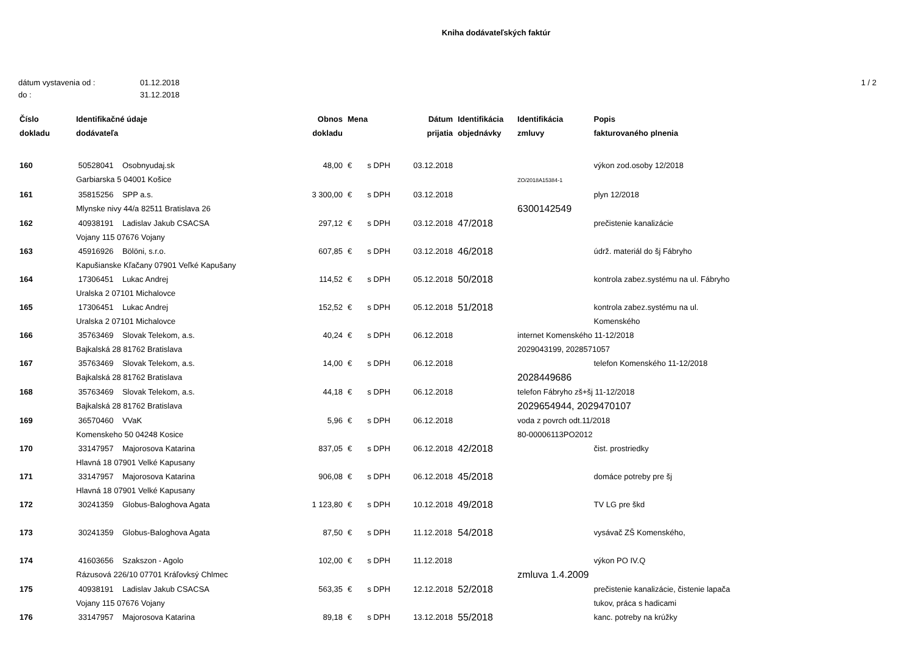Kniha dodávateľských faktúr
dátum vystavenia od : 01.12.2018 1 / 2
do : 31.12.2018
| Číslo dokladu | Identifikačné údaje dodávateľa | Obnos dokladu | Mena | Dátum prijatia | Identifikácia objednávky | Identifikácia zmluvy | Popis fakturovaného plnenia |
| --- | --- | --- | --- | --- | --- | --- | --- |
| 160 | 50528041 Osobnyudaj.sk Garbiarska 5 04001 Košice | 48,00 | € s DPH | 03.12.2018 | | ZO/2018A15384-1 | výkon zod.osoby 12/2018 |
| 161 | 35815256 SPP a.s. Mlynske nivy 44/a 82511 Bratislava 26 | 3 300,00 | € s DPH | 03.12.2018 | | 6300142549 | plyn 12/2018 |
| 162 | 40938191 Ladislav Jakub CSACSA Vojany 115 07676 Vojany | 297,12 | € s DPH | 03.12.2018 | 47/2018 | | prečistenie kanalizácie |
| 163 | 45916926 Bölöni, s.r.o. Kapušianske Kľačany 07901 Veľké Kapušany | 607,85 | € s DPH | 03.12.2018 | 46/2018 | | údrž. materiál do šj Fábryho |
| 164 | 17306451 Lukac Andrej Uralska 2 07101 Michalovce | 114,52 | € s DPH | 05.12.2018 | 50/2018 | | kontrola zabez.systému na ul. Fábryho |
| 165 | 17306451 Lukac Andrej Uralska 2 07101 Michalovce | 152,52 | € s DPH | 05.12.2018 | 51/2018 | | kontrola zabez.systému na ul. Komenského |
| 166 | 35763469 Slovak Telekom, a.s. Bajkalská 28 81762 Bratislava | 40,24 | € s DPH | 06.12.2018 | | internet Komenského 11-12/2018 2029043199, 2028571057 | |
| 167 | 35763469 Slovak Telekom, a.s. Bajkalská 28 81762 Bratislava | 14,00 | € s DPH | 06.12.2018 | | 2028449686 | telefon Komenského 11-12/2018 |
| 168 | 35763469 Slovak Telekom, a.s. Bajkalská 28 81762 Bratislava | 44,18 | € s DPH | 06.12.2018 | | telefon Fábryho zš+šj 11-12/2018 2029654944, 2029470107 | |
| 169 | 36570460 VVaK Komenskeho 50 04248 Kosice | 5,96 | € s DPH | 06.12.2018 | | voda z povrch odt.11/2018 80-00006113PO2012 | |
| 170 | 33147957 Majorosova Katarina Hlavná 18 07901 Velké Kapusany | 837,05 | € s DPH | 06.12.2018 | 42/2018 | | čist. prostriedky |
| 171 | 33147957 Majorosova Katarina Hlavná 18 07901 Velké Kapusany | 906,08 | € s DPH | 06.12.2018 | 45/2018 | | domáce potreby pre šj |
| 172 | 30241359 Globus-Baloghova Agata | 1 123,80 | € s DPH | 10.12.2018 | 49/2018 | | TV LG pre škd |
| 173 | 30241359 Globus-Baloghova Agata | 87,50 | € s DPH | 11.12.2018 | 54/2018 | | vysávač ZŠ Komenského, |
| 174 | 41603656 Szakszon - Agolo Rázusová 226/10 07701 Kráľovksý Chlmec | 102,00 | € s DPH | 11.12.2018 | | zmluva 1.4.2009 | výkon PO IV.Q |
| 175 | 40938191 Ladislav Jakub CSACSA Vojany 115 07676 Vojany | 563,35 | € s DPH | 12.12.2018 | 52/2018 | | prečistenie kanalizácie, čistenie lapača tukov, práca s hadicami |
| 176 | 33147957 Majorosova Katarina | 89,18 | € s DPH | 13.12.2018 | 55/2018 | | kanc. potreby na krúžky |